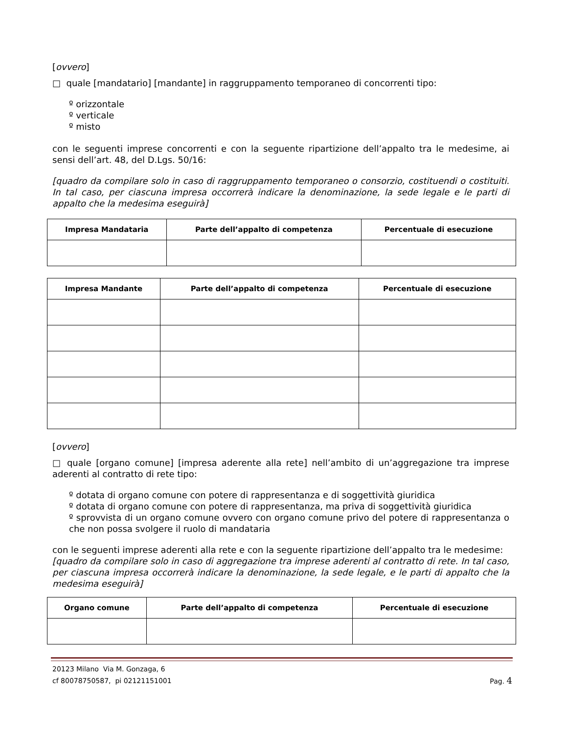[ovvero]
□ quale [mandatario] [mandante] in raggruppamento temporaneo di concorrenti tipo:
º orizzontale
º verticale
º misto
con le seguenti imprese concorrenti e con la seguente ripartizione dell’appalto tra le medesime, ai sensi dell’art. 48, del D.Lgs. 50/16:
[quadro da compilare solo in caso di raggruppamento temporaneo o consorzio, costituendi o costituiti. In tal caso, per ciascuna impresa occorrerà indicare la denominazione, la sede legale e le parti di appalto che la medesima eseguirà]
| Impresa Mandataria | Parte dell’appalto di competenza | Percentuale di esecuzione |
| --- | --- | --- |
| Impresa Mandante | Parte dell’appalto di competenza | Percentuale di esecuzione |
| --- | --- | --- |
[ovvero]
□ quale [organo comune] [impresa aderente alla rete] nell’ambito di un’aggregazione tra imprese aderenti al contratto di rete tipo:
º dotata di organo comune con potere di rappresentanza e di soggettività giuridica
º dotata di organo comune con potere di rappresentanza, ma priva di soggettività giuridica
º sprovvista di un organo comune ovvero con organo comune privo del potere di rappresentanza o che non possa svolgere il ruolo di mandataria
con le seguenti imprese aderenti alla rete e con la seguente ripartizione dell’appalto tra le medesime:
[quadro da compilare solo in caso di aggregazione tra imprese aderenti al contratto di rete. In tal caso, per ciascuna impresa occorrerà indicare la denominazione, la sede legale, e le parti di appalto che la medesima eseguirà]
| Organo comune | Parte dell’appalto di competenza | Percentuale di esecuzione |
| --- | --- | --- |
20123 Milano Via M. Gonzaga, 6
cf 80078750587, pi 02121151001 Pag. 4